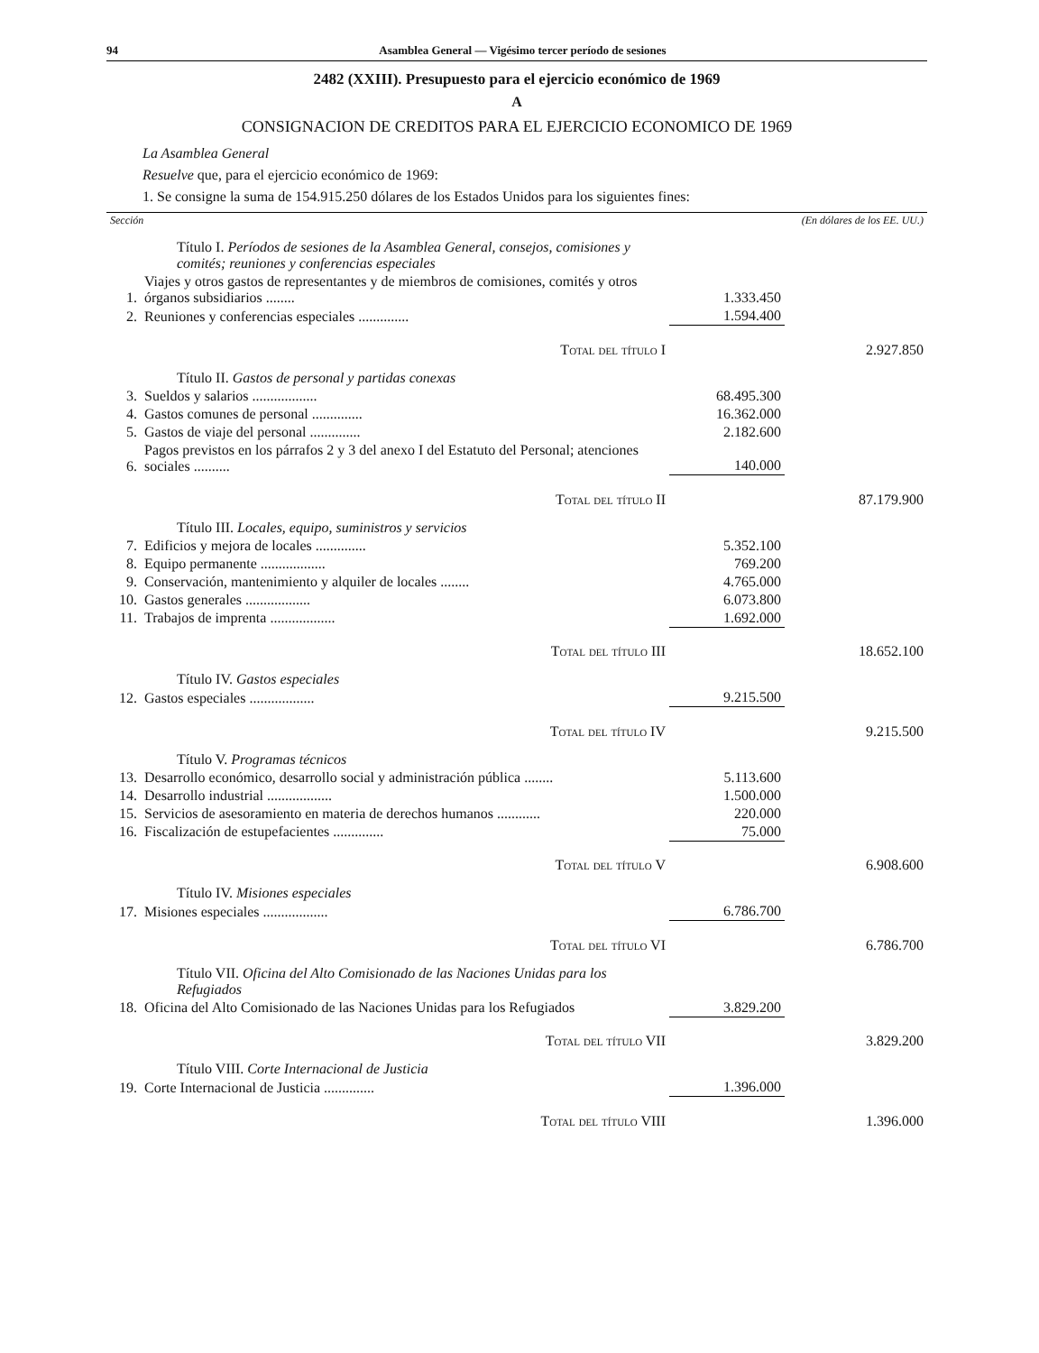94 Asamblea General — Vigésimo tercer período de sesiones
2482 (XXIII). Presupuesto para el ejercicio económico de 1969
A
CONSIGNACION DE CREDITOS PARA EL EJERCICIO ECONOMICO DE 1969
La Asamblea General
Resuelve que, para el ejercicio económico de 1969:
1. Se consigne la suma de 154.915.250 dólares de los Estados Unidos para los siguientes fines:
| Sección | | (En dólares de los EE. UU.) | |
| --- | --- | --- | --- |
| | Título I. Períodos de sesiones de la Asamblea General, consejos, comisiones y comités; reuniones y conferencias especiales | | |
| 1. | Viajes y otros gastos de representantes y de miembros de comisiones, comités y otros órganos subsidiarios ........ | 1.333.450 | |
| 2. | Reuniones y conferencias especiales .............. | 1.594.400 | |
| | Total del título I | | 2.927.850 |
| | Título II. Gastos de personal y partidas conexas | | |
| 3. | Sueldos y salarios .................. | 68.495.300 | |
| 4. | Gastos comunes de personal .............. | 16.362.000 | |
| 5. | Gastos de viaje del personal .............. | 2.182.600 | |
| 6. | Pagos previstos en los párrafos 2 y 3 del anexo I del Estatuto del Personal; atenciones sociales .......... | 140.000 | |
| | Total del título II | | 87.179.900 |
| | Título III. Locales, equipo, suministros y servicios | | |
| 7. | Edificios y mejora de locales .............. | 5.352.100 | |
| 8. | Equipo permanente .................. | 769.200 | |
| 9. | Conservación, mantenimiento y alquiler de locales ........ | 4.765.000 | |
| 10. | Gastos generales .................. | 6.073.800 | |
| 11. | Trabajos de imprenta .................. | 1.692.000 | |
| | Total del título III | | 18.652.100 |
| | Título IV. Gastos especiales | | |
| 12. | Gastos especiales .................. | 9.215.500 | |
| | Total del título IV | | 9.215.500 |
| | Título V. Programas técnicos | | |
| 13. | Desarrollo económico, desarrollo social y administración pública ........ | 5.113.600 | |
| 14. | Desarrollo industrial .................. | 1.500.000 | |
| 15. | Servicios de asesoramiento en materia de derechos humanos ............ | 220.000 | |
| 16. | Fiscalización de estupefacientes .............. | 75.000 | |
| | Total del título V | | 6.908.600 |
| | Título IV. Misiones especiales | | |
| 17. | Misiones especiales .................. | 6.786.700 | |
| | Total del título VI | | 6.786.700 |
| | Título VII. Oficina del Alto Comisionado de las Naciones Unidas para los Refugiados | | |
| 18. | Oficina del Alto Comisionado de las Naciones Unidas para los Refugiados | 3.829.200 | |
| | Total del título VII | | 3.829.200 |
| | Título VIII. Corte Internacional de Justicia | | |
| 19. | Corte Internacional de Justicia .............. | 1.396.000 | |
| | Total del título VIII | | 1.396.000 |